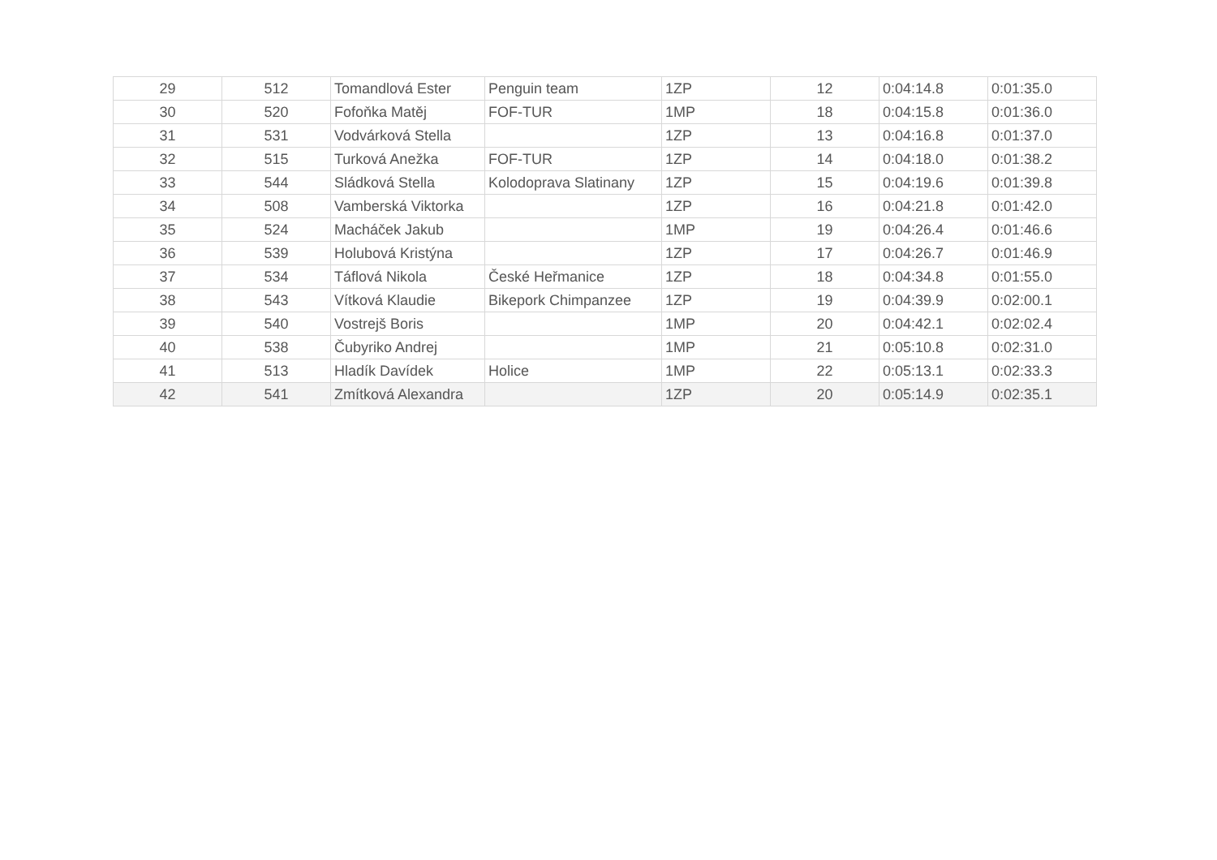| 29 | 512 | Tomandlová Ester | Penguin team | 1ZP | 12 | 0:04:14.8 | 0:01:35.0 |
| 30 | 520 | Fofoňka Matěj | FOF-TUR | 1MP | 18 | 0:04:15.8 | 0:01:36.0 |
| 31 | 531 | Vodvárková Stella | | 1ZP | 13 | 0:04:16.8 | 0:01:37.0 |
| 32 | 515 | Turková Anežka | FOF-TUR | 1ZP | 14 | 0:04:18.0 | 0:01:38.2 |
| 33 | 544 | Sládková Stella | Kolodoprava Slatinany | 1ZP | 15 | 0:04:19.6 | 0:01:39.8 |
| 34 | 508 | Vamberská Viktorka | | 1ZP | 16 | 0:04:21.8 | 0:01:42.0 |
| 35 | 524 | Macháček Jakub | | 1MP | 19 | 0:04:26.4 | 0:01:46.6 |
| 36 | 539 | Holubová Kristýna | | 1ZP | 17 | 0:04:26.7 | 0:01:46.9 |
| 37 | 534 | Táflová Nikola | České Heřmanice | 1ZP | 18 | 0:04:34.8 | 0:01:55.0 |
| 38 | 543 | Vítková Klaudie | Bikepork Chimpanzee | 1ZP | 19 | 0:04:39.9 | 0:02:00.1 |
| 39 | 540 | Vostrejš Boris | | 1MP | 20 | 0:04:42.1 | 0:02:02.4 |
| 40 | 538 | Čubyriko Andrej | | 1MP | 21 | 0:05:10.8 | 0:02:31.0 |
| 41 | 513 | Hladík Davídek | Holice | 1MP | 22 | 0:05:13.1 | 0:02:33.3 |
| 42 | 541 | Zmítková Alexandra | | 1ZP | 20 | 0:05:14.9 | 0:02:35.1 |